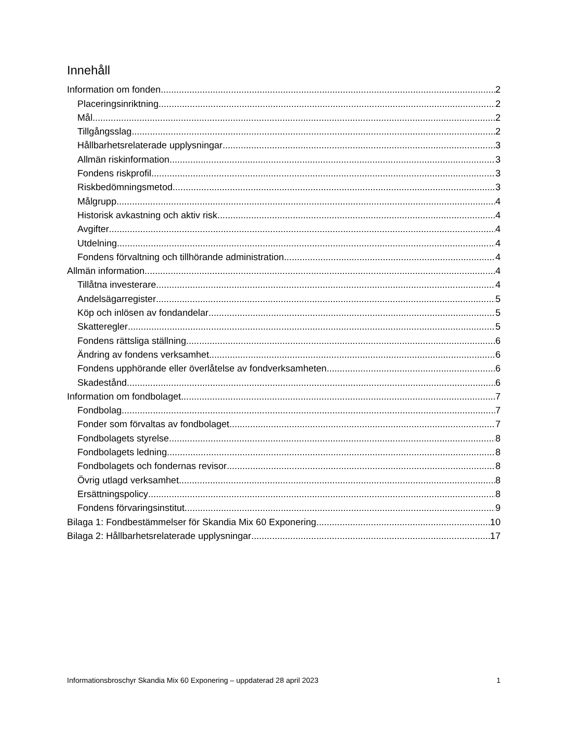Innehåll
Information om fonden 2
Placeringsinriktning 2
Mål 2
Tillgångsslag 2
Hållbarhetsrelaterade upplysningar 3
Allmän riskinformation 3
Fondens riskprofil 3
Riskbedömningsmetod 3
Målgrupp 4
Historisk avkastning och aktiv risk 4
Avgifter 4
Utdelning 4
Fondens förvaltning och tillhörande administration 4
Allmän information 4
Tillåtna investerare 4
Andelsägarregister 5
Köp och inlösen av fondandelar 5
Skatteregler 5
Fondens rättsliga ställning 6
Ändring av fondens verksamhet 6
Fondens upphörande eller överlåtelse av fondverksamheten 6
Skadestånd 6
Information om fondbolaget 7
Fondbolag 7
Fonder som förvaltas av fondbolaget 7
Fondbolagets styrelse 8
Fondbolagets ledning 8
Fondbolagets och fondernas revisor 8
Övrig utlagd verksamhet 8
Ersättningspolicy 8
Fondens förvaringsinstitut 9
Bilaga 1: Fondbestämmelser för Skandia Mix 60 Exponering 10
Bilaga 2: Hållbarhetsrelaterade upplysningar 17
Informationsbroschyr Skandia Mix 60 Exponering – uppdaterad 28 april 2023 1